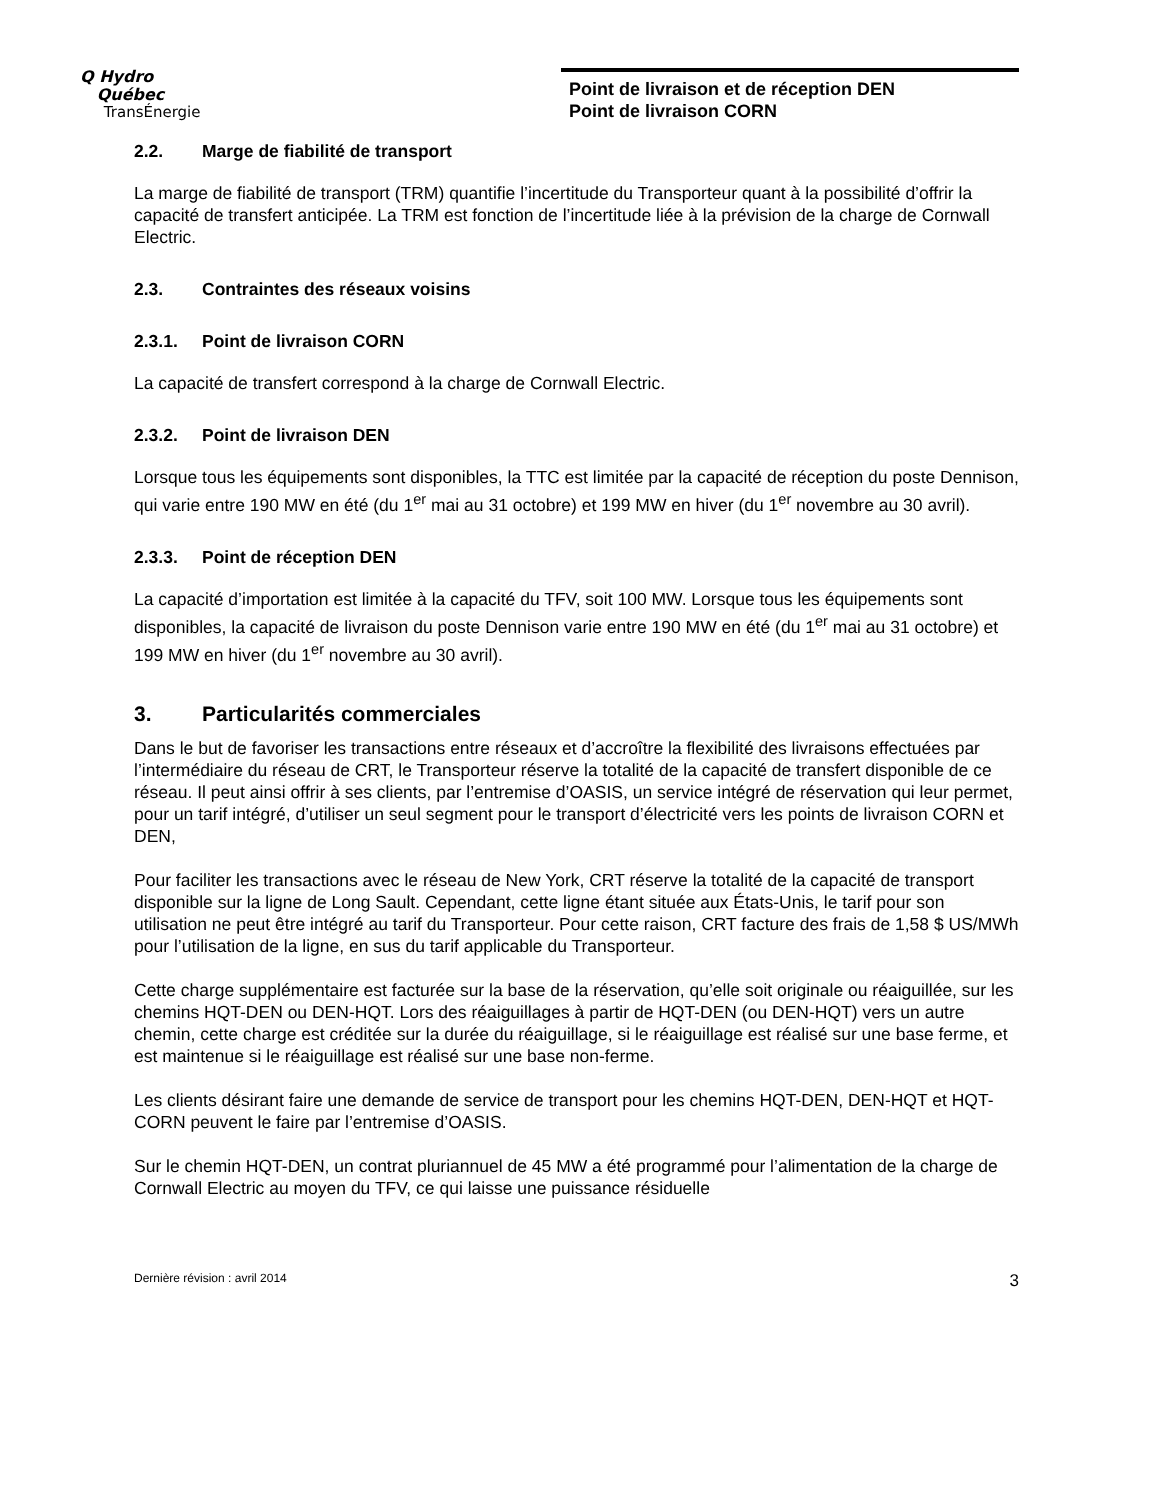Q Hydro
Québec
TransÉnergie
Point de livraison et de réception DEN
Point de livraison CORN
2.2. Marge de fiabilité de transport
La marge de fiabilité de transport (TRM) quantifie l’incertitude du Transporteur quant à la possibilité d’offrir la capacité de transfert anticipée. La TRM est fonction de l’incertitude liée à la prévision de la charge de Cornwall Electric.
2.3. Contraintes des réseaux voisins
2.3.1. Point de livraison CORN
La capacité de transfert correspond à la charge de Cornwall Electric.
2.3.2. Point de livraison DEN
Lorsque tous les équipements sont disponibles, la TTC est limitée par la capacité de réception du poste Dennison, qui varie entre 190 MW en été (du 1<sup>er</sup> mai au 31 octobre) et 199 MW en hiver (du 1<sup>er</sup> novembre au 30 avril).
2.3.3. Point de réception DEN
La capacité d’importation est limitée à la capacité du TFV, soit 100 MW. Lorsque tous les équipements sont disponibles, la capacité de livraison du poste Dennison varie entre 190 MW en été (du 1<sup>er</sup> mai au 31 octobre) et 199 MW en hiver (du 1<sup>er</sup> novembre au 30 avril).
3. Particularités commerciales
Dans le but de favoriser les transactions entre réseaux et d’accroître la flexibilité des livraisons effectuées par l’intermédiaire du réseau de CRT, le Transporteur réserve la totalité de la capacité de transfert disponible de ce réseau. Il peut ainsi offrir à ses clients, par l’entremise d’OASIS, un service intégré de réservation qui leur permet, pour un tarif intégré, d’utiliser un seul segment pour le transport d’électricité vers les points de livraison CORN et DEN,
Pour faciliter les transactions avec le réseau de New York, CRT réserve la totalité de la capacité de transport disponible sur la ligne de Long Sault. Cependant, cette ligne étant située aux États-Unis, le tarif pour son utilisation ne peut être intégré au tarif du Transporteur. Pour cette raison, CRT facture des frais de 1,58 $ US/MWh pour l’utilisation de la ligne, en sus du tarif applicable du Transporteur.
Cette charge supplémentaire est facturée sur la base de la réservation, qu’elle soit originale ou réaiguillée, sur les chemins HQT-DEN ou DEN-HQT. Lors des réaiguillages à partir de HQT-DEN (ou DEN-HQT) vers un autre chemin, cette charge est créditée sur la durée du réaiguillage, si le réaiguillage est réalisé sur une base ferme, et est maintenue si le réaiguillage est réalisé sur une base non-ferme.
Les clients désirant faire une demande de service de transport pour les chemins HQT-DEN, DEN-HQT et HQT-CORN peuvent le faire par l’entremise d’OASIS.
Sur le chemin HQT-DEN, un contrat pluriannuel de 45 MW a été programmé pour l’alimentation de la charge de Cornwall Electric au moyen du TFV, ce qui laisse une puissance résiduelle
Dernière révision : avril 2014 3